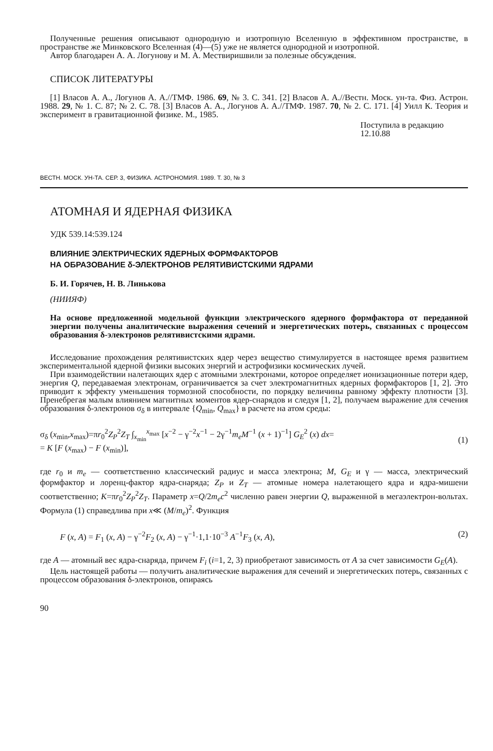Полученные решения описывают однородную и изотропную Вселенную в эффективном пространстве, в пространстве же Минковского Вселенная (4)—(5) уже не является однородной и изотропной.
Автор благодарен А. А. Логунову и М. А. Мествиришвили за полезные обсуждения.
СПИСОК ЛИТЕРАТУРЫ
[1] Власов А. А., Логунов А. А.//ТМФ. 1986. 69, № 3. С. 341. [2] Власов А. А.//Вестн. Моск. ун-та. Физ. Астрон. 1988. 29, № 1. С. 87; № 2. С. 78. [3] Власов А. А., Логунов А. А.//ТМФ. 1987. 70, № 2. С. 171. [4] Уилл К. Теория и эксперимент в гравитационной физике. М., 1985.
Поступила в редакцию
12.10.88
ВЕСТН. МОСК. УН-ТА. СЕР. 3, ФИЗИКА. АСТРОНОМИЯ. 1989. Т. 30, № 3
АТОМНАЯ И ЯДЕРНАЯ ФИЗИКА
УДК 539.14:539.124
ВЛИЯНИЕ ЭЛЕКТРИЧЕСКИХ ЯДЕРНЫХ ФОРМФАКТОРОВ
НА ОБРАЗОВАНИЕ δ-ЭЛЕКТРОНОВ РЕЛЯТИВИСТСКИМИ ЯДРАМИ
Б. И. Горячев, Н. В. Линькова
(НИИЯФ)
На основе предложенной модельной функции электрического ядерного формфактора от переданной энергии получены аналитические выражения сечений и энергетических потерь, связанных с процессом образования δ-электронов релятивистскими ядрами.
Исследование прохождения релятивистских ядер через вещество стимулируется в настоящее время развитием экспериментальной ядерной физики высоких энергий и астрофизики космических лучей.
При взаимодействии налетающих ядер с атомными электронами, которое определяет ионизационные потери ядер, энергия Q, передаваемая электронам, ограничивается за счет электромагнитных ядерных формфакторов [1, 2]. Это приводит к эффекту уменьшения тормозной способности, по порядку величины равному эффекту плотности [3]. Пренебрегая малым влиянием магнитных моментов ядер-снарядов и следуя [1, 2], получаем выражение для сечения образования δ-электронов σ<sub>δ</sub> в интервале {Q<sub>min</sub>, Q<sub>max</sub>} в расчете на атом среды:
σ<sub>δ</sub> (x<sub>min</sub>,x<sub>max</sub>)=πr<sub>0</sub><sup>2</sup>Z<sub>P</sub><sup>2</sup>Z<sub>T</sub> ∫<sub>x<sub>min</sub></sub><sup>x<sub>max</sub></sup> [x<sup>−2</sup> − γ<sup>−2</sup>x<sup>−1</sup> − 2γ<sup>−1</sup>m<sub>e</sub>M<sup>−1</sup> (x + 1)<sup>−1</sup>] G<sub>E</sub><sup>2</sup> (x) dx=
= K [F (x<sub>max</sub>) − F (x<sub>min</sub>)],
(1)
где r<sub>0</sub> и m<sub>e</sub> — соответственно классический радиус и масса электрона; M, G<sub>E</sub> и γ — масса, электрический формфактор и лоренц-фактор ядра-снаряда; Z<sub>P</sub> и Z<sub>T</sub> — атомные номера налетающего ядра и ядра-мишени соответственно; K=πr<sub>0</sub><sup>2</sup>Z<sub>P</sub><sup>2</sup>Z<sub>T</sub>. Параметр x=Q/2m<sub>e</sub>c<sup>2</sup> численно равен энергии Q, выраженной в мегаэлектрон-вольтах. Формула (1) справедлива при x≪ (M/m<sub>e</sub>)<sup>2</sup>. Функция
F (x, A) = F<sub>1</sub> (x, A) − γ<sup>−2</sup>F<sub>2</sub> (x, A) − γ<sup>−1</sup>·1,1·10<sup>−3</sup> A<sup>−1</sup>F<sub>3</sub> (x, A), (2)
где A — атомный вес ядра-снаряда, причем F<sub>i</sub> (i=1, 2, 3) приобретают зависимость от A за счет зависимости G<sub>E</sub>(A).
Цель настоящей работы — получить аналитические выражения для сечений и энергетических потерь, связанных с процессом образования δ-электронов, опираясь
90